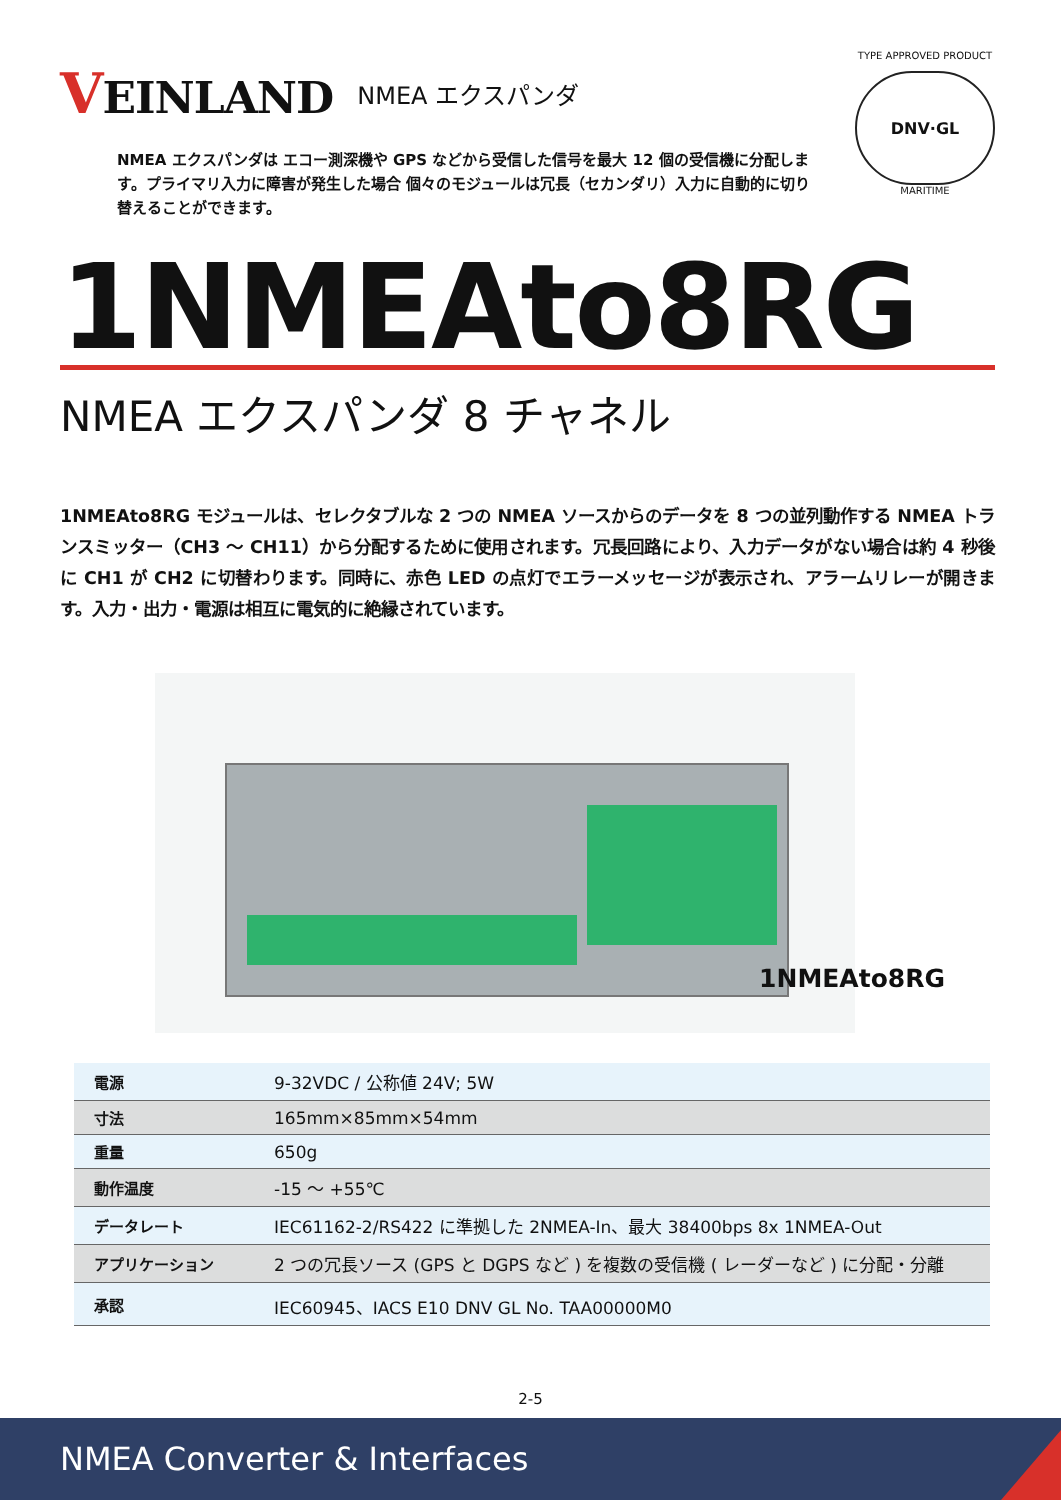VEINLAND
NMEA エクスパンダ
NMEA エクスパンダは エコー測深機や GPS などから受信した信号を最大 12 個の受信機に分配します。プライマリ入力に障害が発生した場合 個々のモジュールは冗長（セカンダリ）入力に自動的に切り替えることができます。
TYPE APPROVED PRODUCT
DNV·GL
MARITIME
1NMEAto8RG
NMEA エクスパンダ 8 チャネル
1NMEAto8RG モジュールは、セレクタブルな 2 つの NMEA ソースからのデータを 8 つの並列動作する NMEA トランスミッター（CH3 ～ CH11）から分配するために使用されます。冗長回路により、入力データがない場合は約 4 秒後に CH1 が CH2 に切替わります。同時に、赤色 LED の点灯でエラーメッセージが表示され、アラームリレーが開きます。入力・出力・電源は相互に電気的に絶縁されています。
1NMEAto8RG
| 電源 | 9-32VDC / 公称値 24V; 5W |
| 寸法 | 165mm×85mm×54mm |
| 重量 | 650g |
| 動作温度 | -15 ～ +55℃ |
| データレート | IEC61162-2/RS422 に準拠した 2NMEA-In、最大 38400bps 8x 1NMEA-Out |
| アプリケーション | 2 つの冗長ソース (GPS と DGPS など ) を複数の受信機 ( レーダーなど ) に分配・分離 |
| 承認 | IEC60945、IACS E10 DNV GL No. TAA00000M0 |
2-5
NMEA Converter & Interfaces